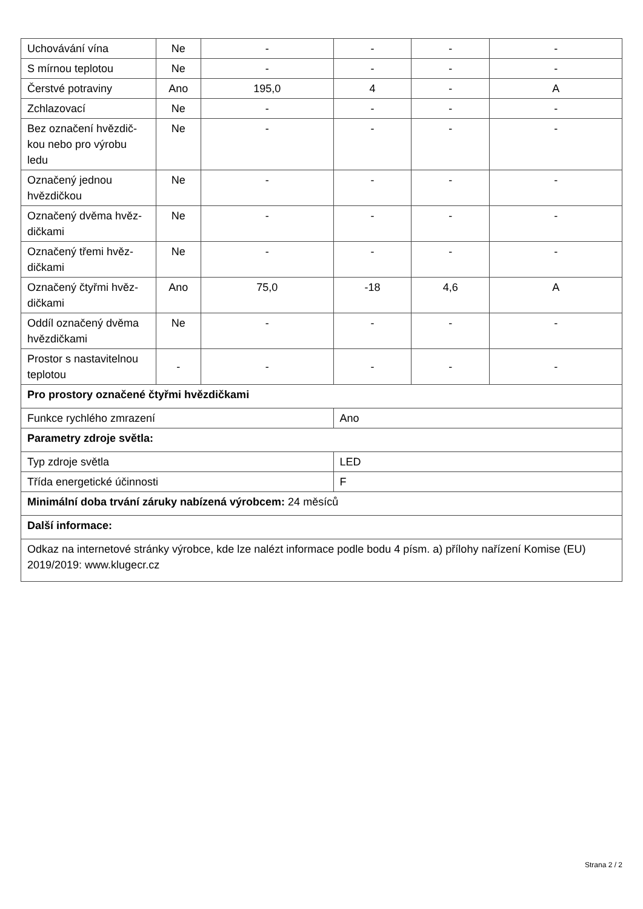| Uchovávání vína | Ne | - | - | - | - |
| S mírnou teplotou | Ne | - | - | - | - |
| Čerstvé potraviny | Ano | 195,0 | 4 | - | A |
| Zchlazovací | Ne | - | - | - | - |
| Bez označení hvězdič­kou nebo pro výrobu ledu | Ne | - | - | - | - |
| Označený jednou hvězdičkou | Ne | - | - | - | - |
| Označený dvěma hvěz­dičkami | Ne | - | - | - | - |
| Označený třemi hvěz­dičkami | Ne | - | - | - | - |
| Označený čtyřmi hvěz­dičkami | Ano | 75,0 | -18 | 4,6 | A |
| Oddíl označený dvěma hvězdičkami | Ne | - | - | - | - |
| Prostor s nastavitelnou teplotou | - | - | - | - | - |
| Pro prostory označené čtyřmi hvězdičkami | | | | | |
| Funkce rychlého zmrazení | | | Ano | | |
| Parametry zdroje světla: | | | | | |
| Typ zdroje světla | | | LED | | |
| Třída energetické účinnosti | | | F | | |
| Minimální doba trvání záruky nabízená výrobcem: 24 měsíců | | | | | |
| Další informace: | | | | | |
| Odkaz na internetové stránky výrobce, kde lze nalézt informace podle bodu 4 písm. a) přílohy nařízení Komise (EU) 2019/2019: www.klugecr.cz | | | | | |
Strana 2 / 2